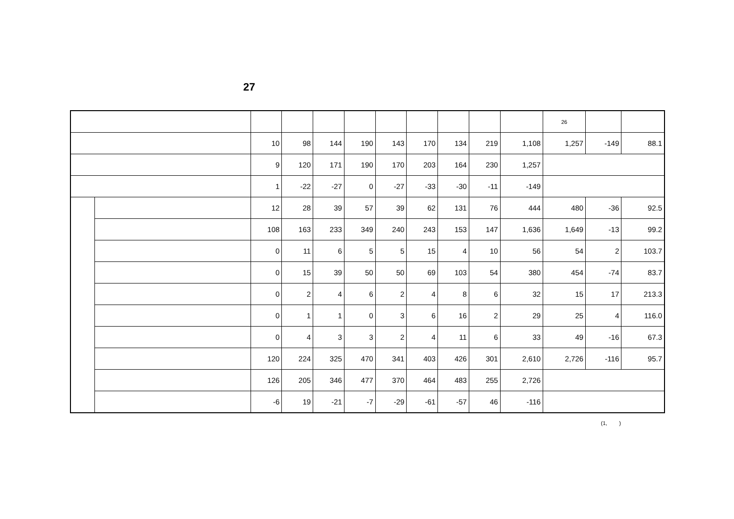27
| | | | | | | | | | | | 26 | | |
| --- | --- | --- | --- | --- | --- | --- | --- | --- | --- | --- | --- | --- | --- |
| | | 10 | 98 | 144 | 190 | 143 | 170 | 134 | 219 | 1,108 | 1,257 | -149 | 88.1 |
| | | 9 | 120 | 171 | 190 | 170 | 203 | 164 | 230 | 1,257 | | | |
| | | 1 | -22 | -27 | 0 | -27 | -33 | -30 | -11 | -149 | | | |
| | | 12 | 28 | 39 | 57 | 39 | 62 | 131 | 76 | 444 | 480 | -36 | 92.5 |
| | | 108 | 163 | 233 | 349 | 240 | 243 | 153 | 147 | 1,636 | 1,649 | -13 | 99.2 |
| | | 0 | 11 | 6 | 5 | 5 | 15 | 4 | 10 | 56 | 54 | 2 | 103.7 |
| | | 0 | 15 | 39 | 50 | 50 | 69 | 103 | 54 | 380 | 454 | -74 | 83.7 |
| | | 0 | 2 | 4 | 6 | 2 | 4 | 8 | 6 | 32 | 15 | 17 | 213.3 |
| | | 0 | 1 | 1 | 0 | 3 | 6 | 16 | 2 | 29 | 25 | 4 | 116.0 |
| | | 0 | 4 | 3 | 3 | 2 | 4 | 11 | 6 | 33 | 49 | -16 | 67.3 |
| | | 120 | 224 | 325 | 470 | 341 | 403 | 426 | 301 | 2,610 | 2,726 | -116 | 95.7 |
| | | 126 | 205 | 346 | 477 | 370 | 464 | 483 | 255 | 2,726 | | | |
| | | -6 | 19 | -21 | -7 | -29 | -61 | -57 | 46 | -116 | | | |
(1, )